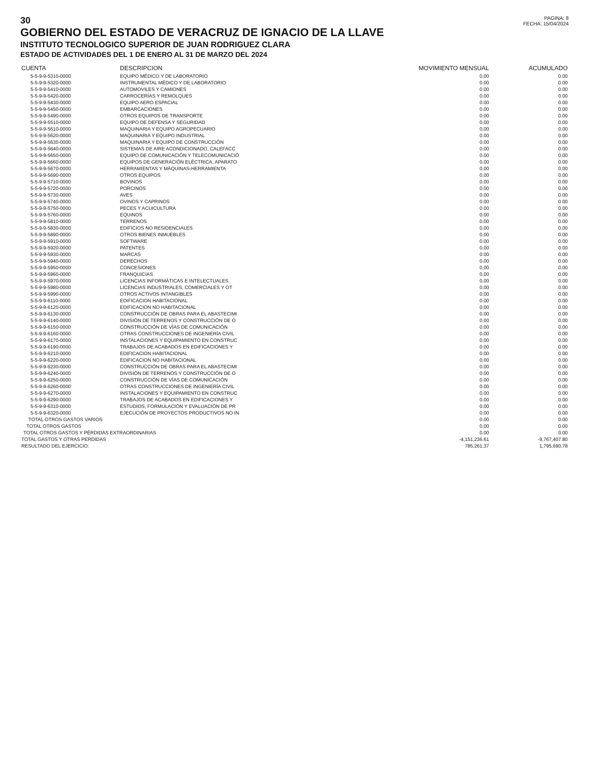30
GOBIERNO DEL ESTADO DE VERACRUZ DE IGNACIO DE LA LLAVE
INSTITUTO TECNOLOGICO SUPERIOR DE JUAN RODRIGUEZ CLARA
ESTADO DE ACTIVIDADES DEL 1 DE ENERO AL 31 DE MARZO DEL 2024
PAGINA: 8
FECHA: 15/04/2024
| CUENTA | DESCRIPCION | MOVIMIENTO MENSUAL | ACUMULADO |
| --- | --- | --- | --- |
| 5-5-9-9-5310-0000 | EQUIPO MÉDICO Y DE LABORATORIO | 0.00 | 0.00 |
| 5-5-9-9-5320-0000 | INSTRUMENTAL MÉDICO Y DE LABORATORIO | 0.00 | 0.00 |
| 5-5-9-9-5410-0000 | AUTOMOVILES Y CAMIONES | 0.00 | 0.00 |
| 5-5-9-9-5420-0000 | CARROCERÍAS Y REMOLQUES | 0.00 | 0.00 |
| 5-5-9-9-5430-0000 | EQUIPO AERO ESPACIAL | 0.00 | 0.00 |
| 5-5-9-9-5450-0000 | EMBARCACIONES | 0.00 | 0.00 |
| 5-5-9-9-5490-0000 | OTROS EQUIPOS DE TRANSPORTE | 0.00 | 0.00 |
| 5-5-9-9-5510-0000 | EQUIPO DE DEFENSA Y SEGURIDAD | 0.00 | 0.00 |
| 5-5-9-9-5610-0000 | MAQUINARIA Y EQUIPO AGROPECUARIO | 0.00 | 0.00 |
| 5-5-9-9-5620-0000 | MAQUINARIA Y EQUIPO INDUSTRIAL | 0.00 | 0.00 |
| 5-5-9-9-5630-0000 | MAQUINARIA Y EQUIPO DE CONSTRUCCIÓN | 0.00 | 0.00 |
| 5-5-9-9-5640-0000 | SISTEMAS DE AIRE ACONDICIONADO, CALEFACC | 0.00 | 0.00 |
| 5-5-9-9-5650-0000 | EQUIPO DE COMUNICACIÓN Y TELECOMUNICACIÓ | 0.00 | 0.00 |
| 5-5-9-9-5660-0000 | EQUIPOS DE GENERACIÓN ELÉCTRICA, APARATO | 0.00 | 0.00 |
| 5-5-9-9-5670-0000 | HERRAMIENTAS Y MÁQUINAS-HERRAMIENTA | 0.00 | 0.00 |
| 5-5-9-9-5690-0000 | OTROS EQUIPOS | 0.00 | 0.00 |
| 5-5-9-9-5710-0000 | BOVINOS | 0.00 | 0.00 |
| 5-5-9-9-5720-0000 | PORCINOS | 0.00 | 0.00 |
| 5-5-9-9-5730-0000 | AVES | 0.00 | 0.00 |
| 5-5-9-9-5740-0000 | OVINOS Y CAPRINOS | 0.00 | 0.00 |
| 5-5-9-9-5750-0000 | PECES Y ACUICULTURA | 0.00 | 0.00 |
| 5-5-9-9-5760-0000 | EQUINOS | 0.00 | 0.00 |
| 5-5-9-9-5810-0000 | TERRENOS | 0.00 | 0.00 |
| 5-5-9-9-5830-0000 | EDIFICIOS NO RESIDENCIALES | 0.00 | 0.00 |
| 5-5-9-9-5890-0000 | OTROS BIENES INMUEBLES | 0.00 | 0.00 |
| 5-5-9-9-5910-0000 | SOFTWARE | 0.00 | 0.00 |
| 5-5-9-9-5920-0000 | PATENTES | 0.00 | 0.00 |
| 5-5-9-9-5930-0000 | MARCAS | 0.00 | 0.00 |
| 5-5-9-9-5940-0000 | DERECHOS | 0.00 | 0.00 |
| 5-5-9-9-5950-0000 | CONCESIONES | 0.00 | 0.00 |
| 5-5-9-9-5960-0000 | FRANQUICIAS | 0.00 | 0.00 |
| 5-5-9-9-5970-0000 | LICENCIAS INFORMÁTICAS E INTELECTUALES | 0.00 | 0.00 |
| 5-5-9-9-5980-0000 | LICENCIAS INDUSTRIALES, COMERCIALES Y OT | 0.00 | 0.00 |
| 5-5-9-9-5990-0000 | OTROS ACTIVOS INTANGIBLES | 0.00 | 0.00 |
| 5-5-9-9-6110-0000 | EDIFICACION HABITACIONAL | 0.00 | 0.00 |
| 5-5-9-9-6120-0000 | EDIFICACION NO HABITACIONAL | 0.00 | 0.00 |
| 5-5-9-9-6130-0000 | CONSTRUCCIÓN DE OBRAS PARA EL ABASTECIMI | 0.00 | 0.00 |
| 5-5-9-9-6140-0000 | DIVISIÓN DE TERRENOS Y CONSTRUCCIÓN DE O | 0.00 | 0.00 |
| 5-5-9-9-6150-0000 | CONSTRUCCIÓN DE VÍAS DE COMUNICACIÓN | 0.00 | 0.00 |
| 5-5-9-9-6160-0000 | OTRAS CONSTRUCCIONES DE INGENIERÍA CIVIL | 0.00 | 0.00 |
| 5-5-9-9-6170-0000 | INSTALACIONES Y EQUIPAMIENTO EN CONSTRUC | 0.00 | 0.00 |
| 5-5-9-9-6190-0000 | TRABAJOS DE ACABADOS EN EDIFICACIONES Y | 0.00 | 0.00 |
| 5-5-9-9-6210-0000 | EDIFICACION HABITACIONAL | 0.00 | 0.00 |
| 5-5-9-9-6220-0000 | EDIFICACION NO HABITACIONAL | 0.00 | 0.00 |
| 5-5-9-9-6230-0000 | CONSTRUCCIÓN DE OBRAS PARA EL ABASTECIMI | 0.00 | 0.00 |
| 5-5-9-9-6240-0000 | DIVISIÓN DE TERRENOS Y CONSTRUCCIÓN DE O | 0.00 | 0.00 |
| 5-5-9-9-6250-0000 | CONSTRUCCIÓN DE VÍAS DE COMUNICACIÓN | 0.00 | 0.00 |
| 5-5-9-9-6260-0000 | OTRAS CONSTRUCCIONES DE INGENIERÍA CIVIL | 0.00 | 0.00 |
| 5-5-9-9-6270-0000 | INSTALACIONES Y EQUIPAMIENTO EN CONSTRUC | 0.00 | 0.00 |
| 5-5-9-9-6290-0000 | TRABAJOS DE ACABADOS EN EDIFICACIONES Y | 0.00 | 0.00 |
| 5-5-9-9-6310-0000 | ESTUDIOS, FORMULACIÓN Y EVALUACIÓN DE PR | 0.00 | 0.00 |
| 5-5-9-9-6320-0000 | EJECUCIÓN DE PROYECTOS PRODUCTIVOS NO IN | 0.00 | 0.00 |
| TOTAL OTROS GASTOS VARIOS | | 0.00 | 0.00 |
| TOTAL OTROS GASTOS | | 0.00 | 0.00 |
| TOTAL OTROS GASTOS Y PÉRDIDAS EXTRAORDINARIAS | | 0.00 | 0.00 |
| TOTAL GASTOS Y OTRAS PERDIDAS | | -4,151,236.61 | -9,767,407.80 |
| RESULTADO DEL EJERCICIO: | | 785,261.37 | 1,795,690.78 |